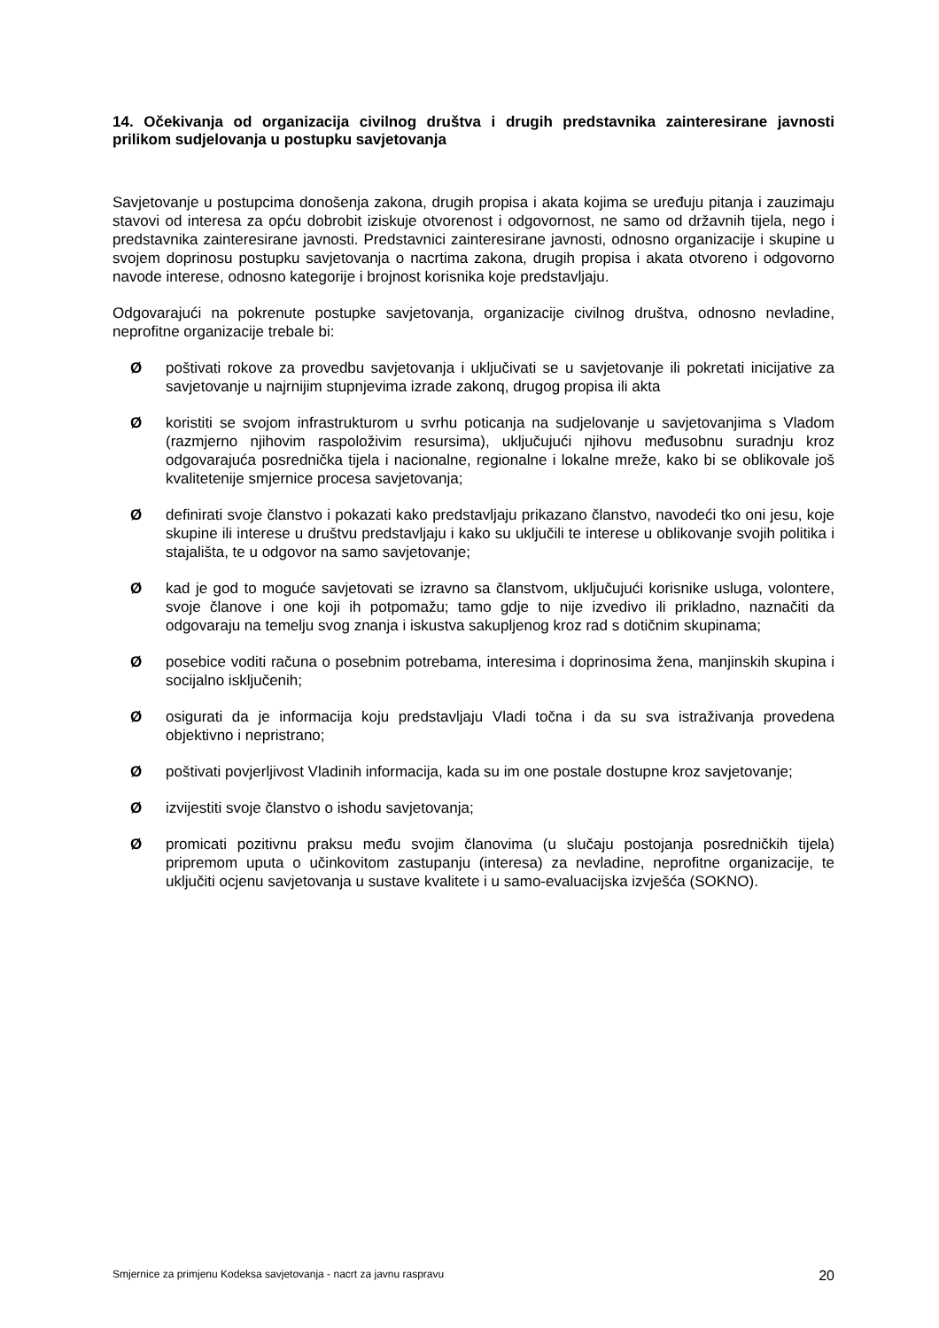14. Očekivanja od organizacija civilnog društva i drugih predstavnika zainteresirane javnosti prilikom sudjelovanja u postupku savjetovanja
Savjetovanje u postupcima donošenja zakona, drugih propisa i akata kojima se uređuju pitanja i zauzimaju stavovi od interesa za opću dobrobit iziskuje otvorenost i odgovornost, ne samo od državnih tijela, nego i predstavnika zainteresirane javnosti. Predstavnici zainteresirane javnosti, odnosno organizacije i skupine u svojem doprinosu postupku savjetovanja o nacrtima zakona, drugih propisa i akata otvoreno i odgovorno navode interese, odnosno kategorije i brojnost korisnika koje predstavljaju.
Odgovarajući na pokrenute postupke savjetovanja, organizacije civilnog društva, odnosno nevladine, neprofitne organizacije trebale bi:
Øpoštivati rokove za provedbu savjetovanja i uključivati se u savjetovanje ili pokretati inicijative za savjetovanje u najrnijim stupnjevima izrade zakonq, drugog propisa ili akta
Økoristiti se svojom infrastrukturom u svrhu poticanja na sudjelovanje u savjetovanjima s Vladom (razmjerno njihovim raspoloživim resursima), uključujući njihovu međusobnu suradnju kroz odgovarajuća posrednička tijela i nacionalne, regionalne i lokalne mreže, kako bi se oblikovale još kvalitetenije smjernice procesa savjetovanja;
Ødefinirati svoje članstvo i pokazati kako predstavljaju prikazano članstvo, navodeći tko oni jesu, koje skupine ili interese u društvu predstavljaju i kako su uključili te interese u oblikovanje svojih politika i stajališta, te u odgovor na samo savjetovanje;
Økad je god to moguće savjetovati se izravno sa članstvom, uključujući korisnike usluga, volontere, svoje članove i one koji ih potpomažu; tamo gdje to nije izvedivo ili prikladno, naznačiti da odgovaraju na temelju svog znanja i iskustva sakupljenog kroz rad s dotičnim skupinama;
Øposebice voditi računa o posebnim potrebama, interesima i doprinosima žena, manjinskih skupina i socijalno isključenih;
Øosigurati da je informacija koju predstavljaju Vladi točna i da su sva istraživanja provedena objektivno i nepristrano;
Øpoštivati povjerljivost Vladinih informacija, kada su im one postale dostupne kroz savjetovanje;
Øizvijestiti svoje članstvo o ishodu savjetovanja;
Øpromicati pozitivnu praksu među svojim članovima (u slučaju postojanja posredničkih tijela) pripremom uputa o učinkovitom zastupanju (interesa) za nevladine, neprofitne organizacije, te uključiti ocjenu savjetovanja u sustave kvalitete i u samo-evaluacijska izvješća (SOKNO).
Smjernice za primjenu Kodeksa savjetovanja - nacrt za javnu raspravu 20